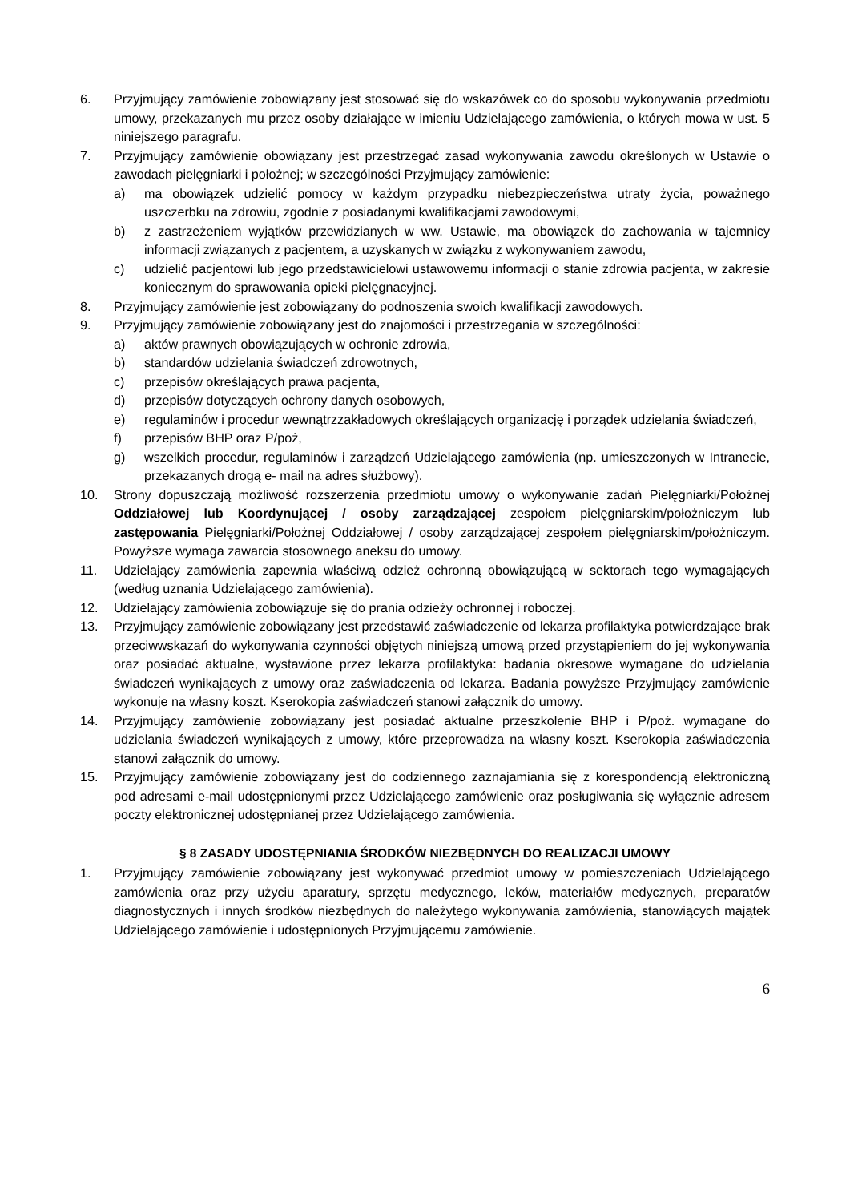6. Przyjmujący zamówienie zobowiązany jest stosować się do wskazówek co do sposobu wykonywania przedmiotu umowy, przekazanych mu przez osoby działające w imieniu Udzielającego zamówienia, o których mowa w ust. 5 niniejszego paragrafu.
7. Przyjmujący zamówienie obowiązany jest przestrzegać zasad wykonywania zawodu określonych w Ustawie o zawodach pielęgniarki i położnej; w szczególności Przyjmujący zamówienie:
a) ma obowiązek udzielić pomocy w każdym przypadku niebezpieczeństwa utraty życia, poważnego uszczerbku na zdrowiu, zgodnie z posiadanymi kwalifikacjami zawodowymi,
b) z zastrzeżeniem wyjątków przewidzianych w ww. Ustawie, ma obowiązek do zachowania w tajemnicy informacji związanych z pacjentem, a uzyskanych w związku z wykonywaniem zawodu,
c) udzielić pacjentowi lub jego przedstawicielowi ustawowemu informacji o stanie zdrowia pacjenta, w zakresie koniecznym do sprawowania opieki pielęgnacyjnej.
8. Przyjmujący zamówienie jest zobowiązany do podnoszenia swoich kwalifikacji zawodowych.
9. Przyjmujący zamówienie zobowiązany jest do znajomości i przestrzegania w szczególności:
a) aktów prawnych obowiązujących w ochronie zdrowia,
b) standardów udzielania świadczeń zdrowotnych,
c) przepisów określających prawa pacjenta,
d) przepisów dotyczących ochrony danych osobowych,
e) regulaminów i procedur wewnątrzzakładowych określających organizację i porządek udzielania świadczeń,
f) przepisów BHP oraz P/poż,
g) wszelkich procedur, regulaminów i zarządzeń Udzielającego zamówienia (np. umieszczonych w Intranecie, przekazanych drogą e- mail na adres służbowy).
10. Strony dopuszczają możliwość rozszerzenia przedmiotu umowy o wykonywanie zadań Pielęgniarki/Położnej Oddziałowej lub Koordynującej / osoby zarządzającej zespołem pielęgniarskim/położniczym lub zastępowania Pielęgniarki/Położnej Oddziałowej / osoby zarządzającej zespołem pielęgniarskim/położniczym. Powyższe wymaga zawarcia stosownego aneksu do umowy.
11. Udzielający zamówienia zapewnia właściwą odzież ochronną obowiązującą w sektorach tego wymagających (według uznania Udzielającego zamówienia).
12. Udzielający zamówienia zobowiązuje się do prania odzieży ochronnej i roboczej.
13. Przyjmujący zamówienie zobowiązany jest przedstawić zaświadczenie od lekarza profilaktyka potwierdzające brak przeciwwskazań do wykonywania czynności objętych niniejszą umową przed przystąpieniem do jej wykonywania oraz posiadać aktualne, wystawione przez lekarza profilaktyka: badania okresowe wymagane do udzielania świadczeń wynikających z umowy oraz zaświadczenia od lekarza. Badania powyższe Przyjmujący zamówienie wykonuje na własny koszt. Kserokopia zaświadczeń stanowi załącznik do umowy.
14. Przyjmujący zamówienie zobowiązany jest posiadać aktualne przeszkolenie BHP i P/poż. wymagane do udzielania świadczeń wynikających z umowy, które przeprowadza na własny koszt. Kserokopia zaświadczenia stanowi załącznik do umowy.
15. Przyjmujący zamówienie zobowiązany jest do codziennego zaznajamiania się z korespondencją elektroniczną pod adresami e-mail udostępnionymi przez Udzielającego zamówienie oraz posługiwania się wyłącznie adresem poczty elektronicznej udostępnianej przez Udzielającego zamówienia.
§ 8 ZASADY UDOSTĘPNIANIA ŚRODKÓW NIEZBĘDNYCH DO REALIZACJI UMOWY
1. Przyjmujący zamówienie zobowiązany jest wykonywać przedmiot umowy w pomieszczeniach Udzielającego zamówienia oraz przy użyciu aparatury, sprzętu medycznego, leków, materiałów medycznych, preparatów diagnostycznych i innych środków niezbędnych do należytego wykonywania zamówienia, stanowiących majątek Udzielającego zamówienie i udostępnionych Przyjmującemu zamówienie.
6